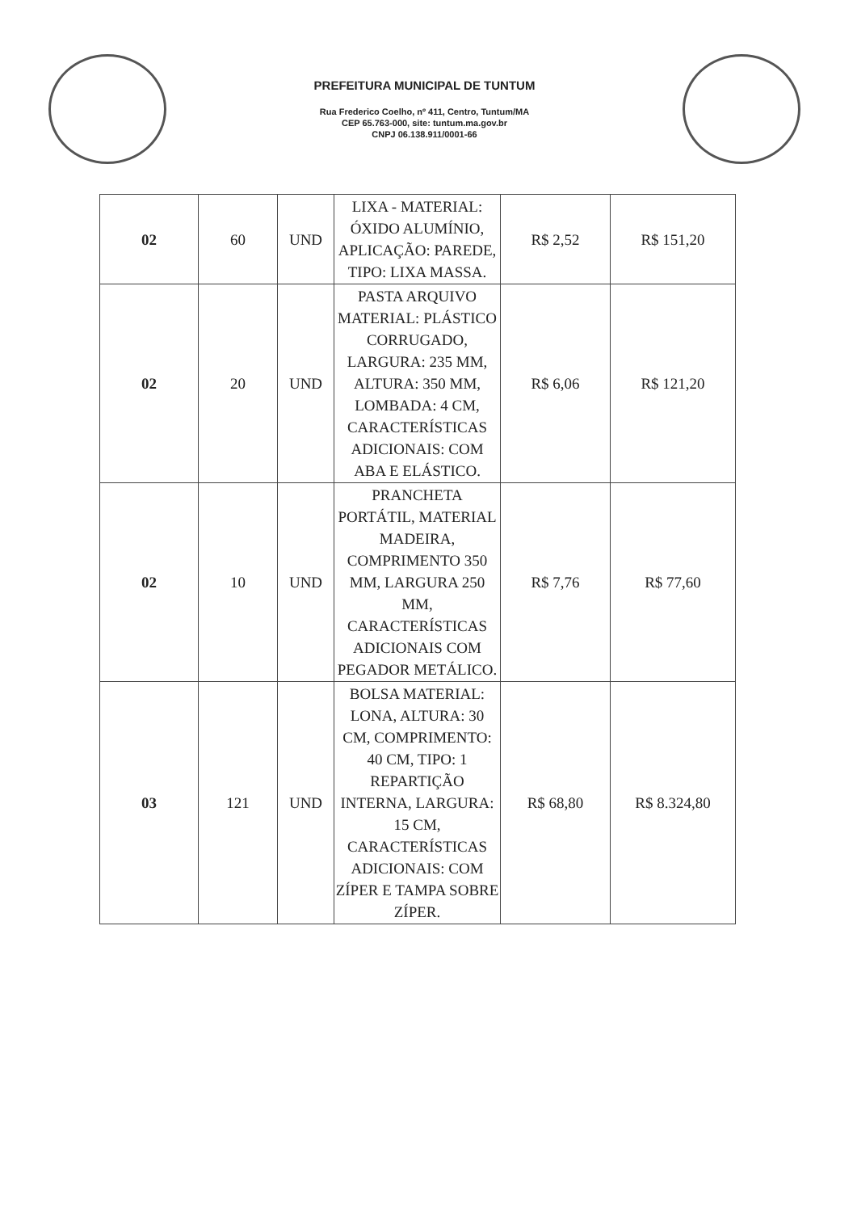PREFEITURA MUNICIPAL DE TUNTUM
Rua Frederico Coelho, nº 411, Centro, Tuntum/MA
CEP 65.763-000, site: tuntum.ma.gov.br
CNPJ 06.138.911/0001-66
| 02 | 60 | UND | LIXA - MATERIAL: ÓXIDO ALUMÍNIO, APLICAÇÃO: PAREDE, TIPO: LIXA MASSA. | R$ 2,52 | R$ 151,20 |
| 02 | 20 | UND | PASTA ARQUIVO MATERIAL: PLÁSTICO CORRUGADO, LARGURA: 235 MM, ALTURA: 350 MM, LOMBADA: 4 CM, CARACTERÍSTICAS ADICIONAIS: COM ABA E ELÁSTICO. | R$ 6,06 | R$ 121,20 |
| 02 | 10 | UND | PRANCHETA PORTÁTIL, MATERIAL MADEIRA, COMPRIMENTO 350 MM, LARGURA 250 MM, CARACTERÍSTICAS ADICIONAIS COM PEGADOR METÁLICO. | R$ 7,76 | R$ 77,60 |
| 03 | 121 | UND | BOLSA MATERIAL: LONA, ALTURA: 30 CM, COMPRIMENTO: 40 CM, TIPO: 1 REPARTIÇÃO INTERNA, LARGURA: 15 CM, CARACTERÍSTICAS ADICIONAIS: COM ZÍPER E TAMPA SOBRE ZÍPER. | R$ 68,80 | R$ 8.324,80 |